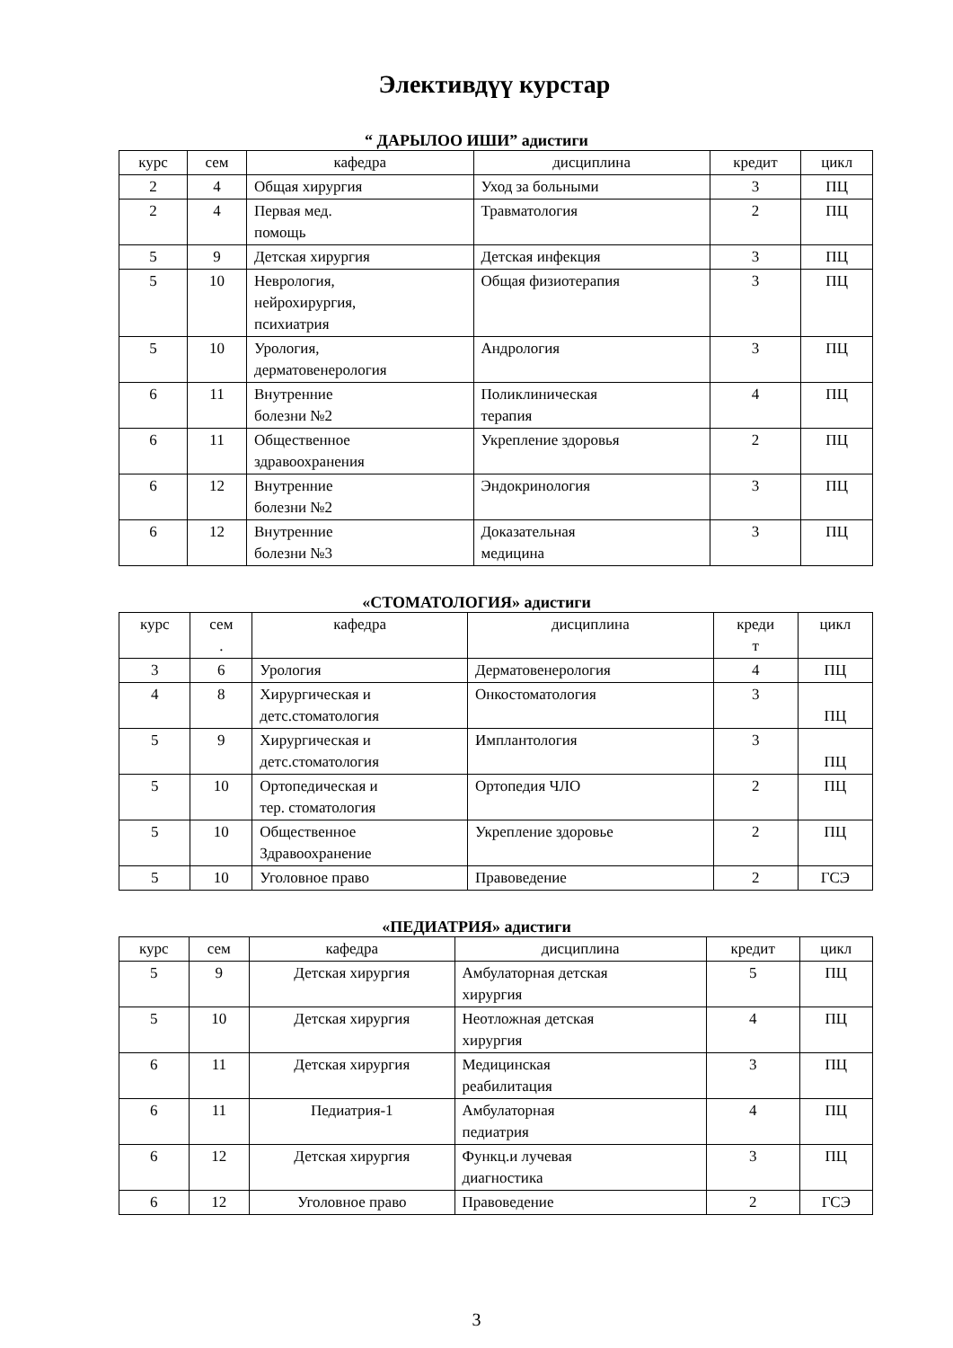Элективдүү курстар
“ ДАРЫЛОО ИШИ” адистиги
| курс | сем | кафедра | дисциплина | кредит | цикл |
| --- | --- | --- | --- | --- | --- |
| 2 | 4 | Общая хирургия | Уход за больными | 3 | ПЦ |
| 2 | 4 | Первая мед. помощь | Травматология | 2 | ПЦ |
| 5 | 9 | Детская хирургия | Детская инфекция | 3 | ПЦ |
| 5 | 10 | Неврология, нейрохирургия, психиатрия | Общая физиотерапия | 3 | ПЦ |
| 5 | 10 | Урология, дерматовенерология | Андрология | 3 | ПЦ |
| 6 | 11 | Внутренние болезни №2 | Поликлиническая терапия | 4 | ПЦ |
| 6 | 11 | Общественное здравоохранения | Укрепление здоровья | 2 | ПЦ |
| 6 | 12 | Внутренние болезни №2 | Эндокринология | 3 | ПЦ |
| 6 | 12 | Внутренние болезни №3 | Доказательная медицина | 3 | ПЦ |
«СТОМАТОЛОГИЯ» адистиги
| курс | сем . | кафедра | дисциплина | креди т | цикл |
| --- | --- | --- | --- | --- | --- |
| 3 | 6 | Урология | Дерматовенерология | 4 | ПЦ |
| 4 | 8 | Хирургическая и детс.стоматология | Онкостоматология | 3 | ПЦ |
| 5 | 9 | Хирургическая и детс.стоматология | Имплантология | 3 | ПЦ |
| 5 | 10 | Ортопедическая и тер. стоматология | Ортопедия ЧЛО | 2 | ПЦ |
| 5 | 10 | Общественное Здравоохранение | Укрепление здоровье | 2 | ПЦ |
| 5 | 10 | Уголовное право | Правоведение | 2 | ГСЭ |
«ПЕДИАТРИЯ» адистиги
| курс | сем | кафедра | дисциплина | кредит | цикл |
| --- | --- | --- | --- | --- | --- |
| 5 | 9 | Детская хирургия | Амбулаторная детская хирургия | 5 | ПЦ |
| 5 | 10 | Детская хирургия | Неотложная детская хирургия | 4 | ПЦ |
| 6 | 11 | Детская хирургия | Медицинская реабилитация | 3 | ПЦ |
| 6 | 11 | Педиатрия-1 | Амбулаторная педиатрия | 4 | ПЦ |
| 6 | 12 | Детская хирургия | Функц.и лучевая диагностика | 3 | ПЦ |
| 6 | 12 | Уголовное право | Правоведение | 2 | ГСЭ |
3